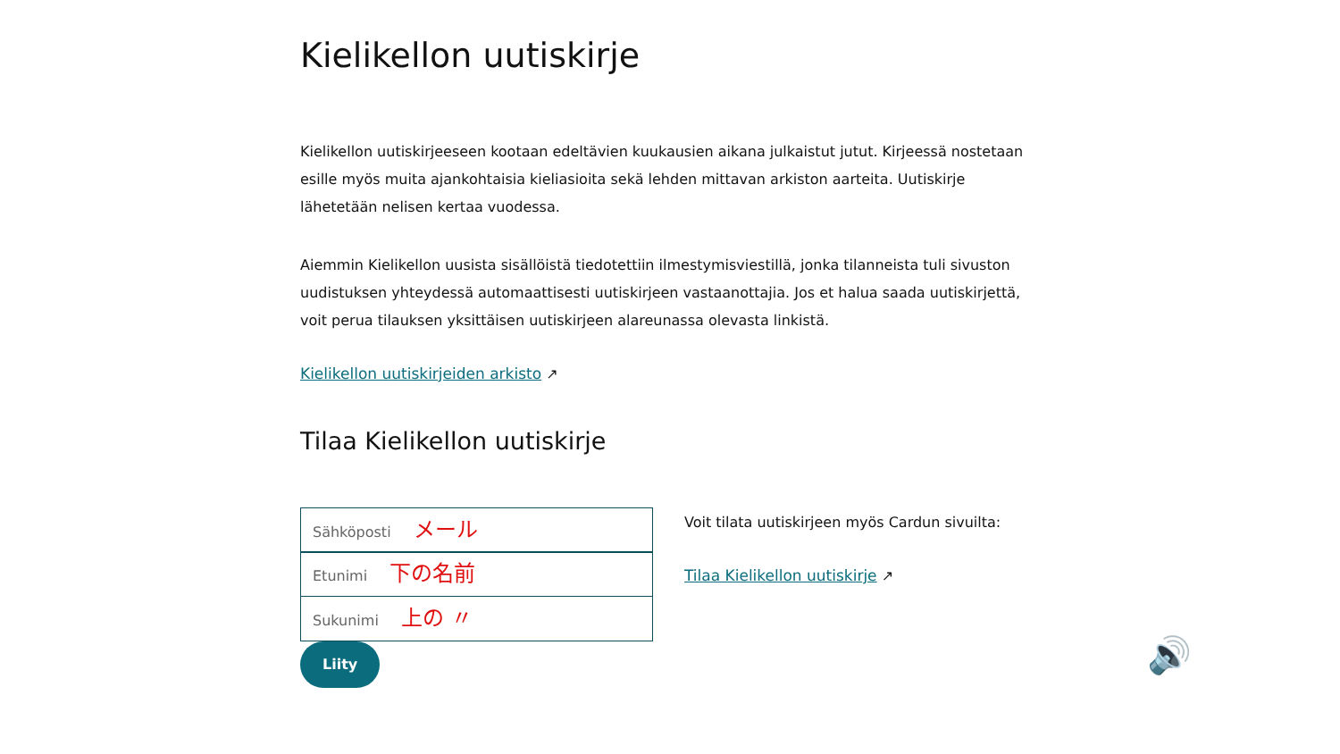Kielikellon uutiskirje
Kielikellon uutiskirjeeseen kootaan edeltävien kuukausien aikana julkaistut jutut. Kirjeessä nostetaan esille myös muita ajankohtaisia kieliasioita sekä lehden mittavan arkiston aarteita. Uutiskirje lähetetään nelisen kertaa vuodessa.
Aiemmin Kielikellon uusista sisällöistä tiedotettiin ilmestymisviestillä, jonka tilanneista tuli sivuston uudistuksen yhteydessä automaattisesti uutiskirjeen vastaanottajia. Jos et halua saada uutiskirjettä, voit perua tilauksen yksittäisen uutiskirjeen alareunassa olevasta linkistä.
Kielikellon uutiskirjeiden arkisto ↗
Tilaa Kielikellon uutiskirje
Sähköposti メール
Etunimi 下の名前
Sukunimi 上の 〃
Liity
Voit tilata uutiskirjeen myös Cardun sivuilta:
Tilaa Kielikellon uutiskirje ↗
🔊